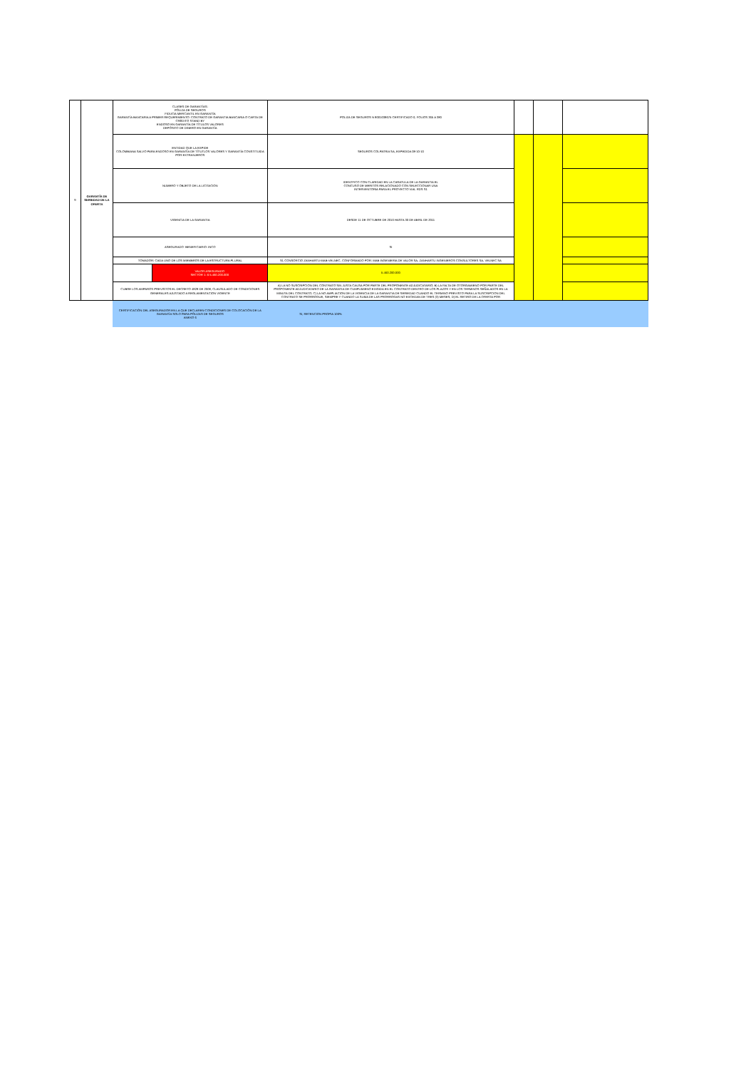| 9 | GARANTÍA DE SERIEDAD DE LA OFERTA | CLASES DE GARANTÍAS: PÓLIZA DE SEGUROS FIDUCIA MERCANTIL EN GARANTÍA GARANTÍA BANCARIA A PRIMER REQUERIMIENTO: CONTRATO DE GARANTIA BANCARIA O CARTA DE CRÉDITO STAND BY ENDOSO EN GARANTÍA DE TÍTULOS VALORES DEPÓSITO DE DINERO EN GARANTÍA | | POLIZA DE SEGUROS N 8001038675 CERTIFICADO 0, FOLIOS 365 A 380 | | | |
| | | ENTIDAD QUE LA EXPIDE COLOMBIANA SALVO PARA ENDOSO EN GARANTÍA DE TÍTUTLOS VALORES Y GARANTÍA CONSTITUIDA POR EXTRANJEROS | | SEGUROS COLPATRIA SA, EXPEDIDA 08-10-10 | | | |
| | | NUMERO Y OBJETO DE LA LICITACION | | IDENTFICO CON CLARIDAD EN LA CARATULA DE LA GARANTIA EL CONCUSO DE MERITOS RELACIONADO CON SELECCIONAR UNA INTERVENTORIA PARA EL PROYECTO VIAL RDS S1 | | | |
| | | VIGENCIA DE LA GARANTIA | | DESDE 11 DE OCTUBRE DE 2010 HASTA 30 DE ABRIL DE 2011 | | | |
| | | ASEGURADO -BENEFICIARIO: INCO | | SI | | | |
| | | TOMADOR: CADA UNO DE LOS MIEMBROS DE LA ESTRUCTURA PLURAL | | SÍ, CONSORCIO ZANHARTU-MAB-VELNEC, CONFORMADO POR: MAB INGENIERIA DE VALOR SA, ZANHARTU INGENIEROS CONSULTORES SA, VELNEC SA | | | |
| | | | VALOR ASEGURADO SECTOR 1: $ 5.460.200.000 | 5.460.200.000 | | | |
| | | CUBRE LOS AMPAROS PREVISTOS EL DECRETO 4828 DE 2008, CLAUSULADO DE CONDICIONES GENERALES AJUSTADO A REGLAMENTACION VIGENTE | | A) LA NO SUSCRIPCION DEL CONTRATO SIN JUSTA CAUSA POR PARTE DEL PROPONENTE ADJUDICATARIO; B) LA FALTA DE OTORGAMIENO POR PARTE DEL PROPONENTE ADJUDICATARIO DE LA GARANTIA DE CUMPLIMIENO EXIGIDA EN EL CONTRATO DENTRO DE LOS PLAZOS Y EN LOS TERMINOS SEÑALADOS EN LA MINUTA DEL CONTRATO; C) LA NO AMPLIACION DE LA VIGENCIA DE LA GARANTIA DE SERIEDAD CUANDO EL TERMINO PREVISTO PARA LA SUSCRIPCION DEL CONTRATO SE PRORROGUE, SIEMPRE Y CUANDO LA SUMA DE LAS PRORROGAS NO EXCEDAN DE TRES (3) MESES; D) EL RETIRO DE LA OFERTA POR | | | |
| | | CERTIFICACIÓN DEL ASEGURADOR EN LA QUE DECLAREN CONDICIONES DE COLOCACIÓN DE LA GARANTÍA SOLO PARA PÓLIZAS DE SEGUROS ANEXO 6 | | SI, RETENCION PROPIA 100% | | | |